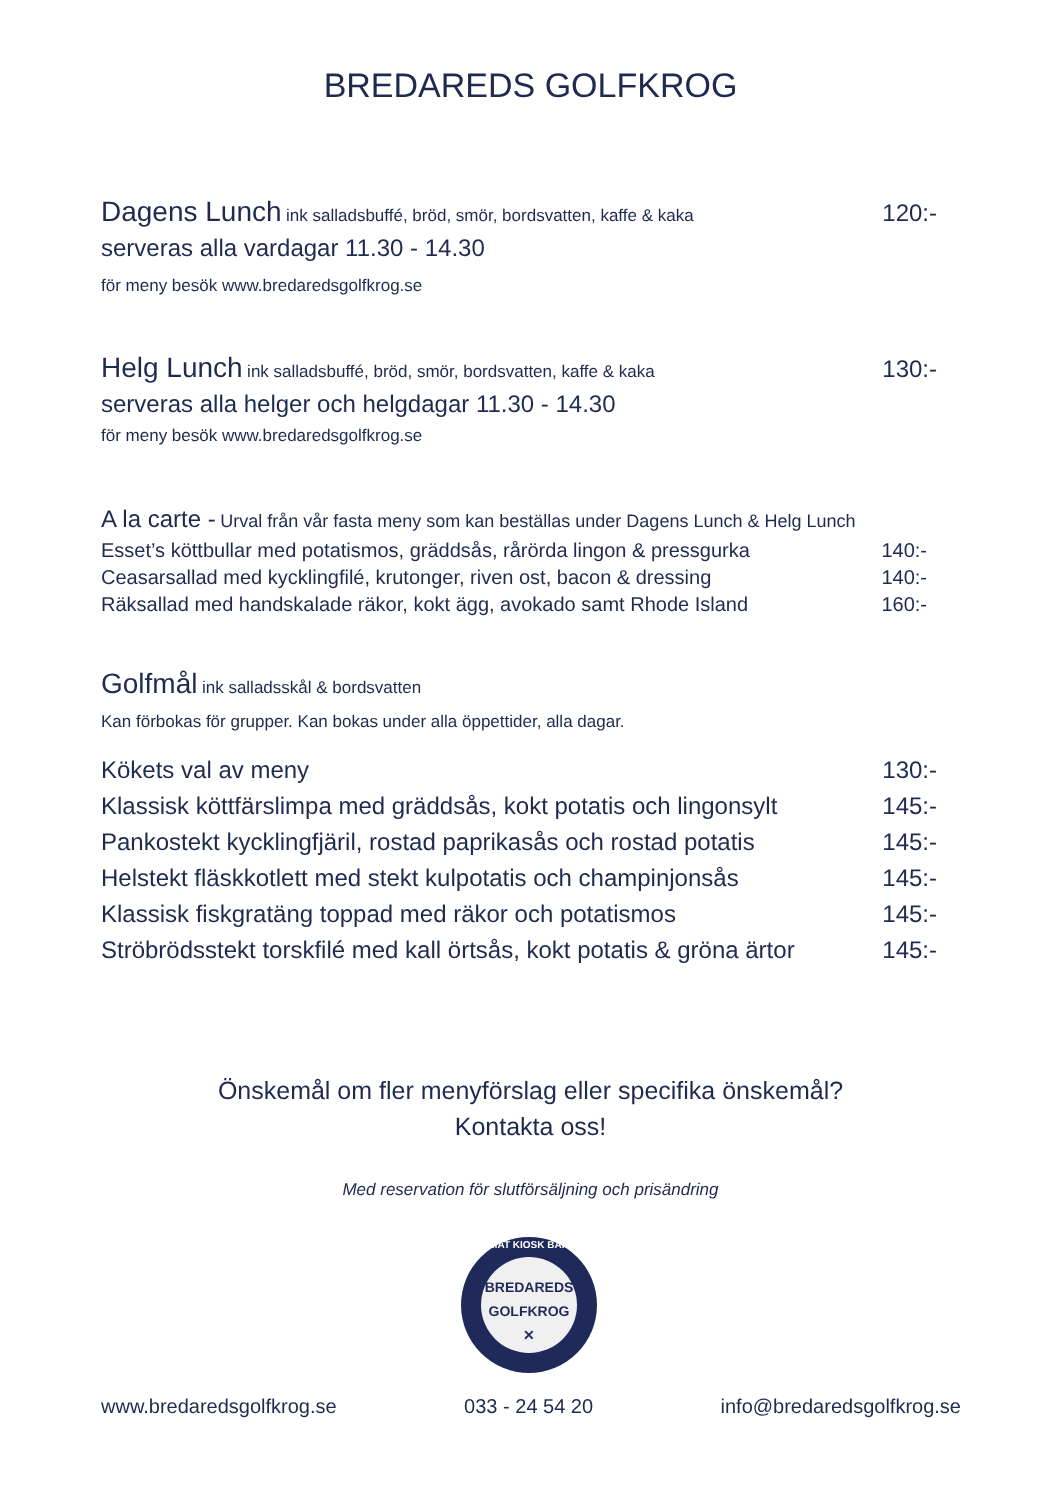BREDAREDS GOLFKROG
Dagens Lunch ink salladsbuffé, bröd, smör, bordsvatten, kaffe & kaka 120:-
serveras alla vardagar 11.30 - 14.30
för meny besök www.bredaredsgolfkrog.se
Helg Lunch ink salladsbuffé, bröd, smör, bordsvatten, kaffe & kaka 130:-
serveras alla helger och helgdagar 11.30 - 14.30
för meny besök www.bredaredsgolfkrog.se
A la carte - Urval från vår fasta meny som kan beställas under Dagens Lunch & Helg Lunch
Esset’s köttbullar med potatismos, gräddsås, rårörda lingon & pressgurka 140:-
Ceasarsallad med kycklingfilé, krutonger, riven ost, bacon & dressing 140:-
Räksallad med handskalade räkor, kokt ägg, avokado samt Rhode Island 160:-
Golfmål ink salladsskål & bordsvatten
Kan förbokas för grupper. Kan bokas under alla öppettider, alla dagar.
Kökets val av meny 130:-
Klassisk köttfärslimpa med gräddsås, kokt potatis och lingonsylt 145:-
Pankostekt kycklingfjäril, rostad paprikasås och rostad potatis 145:-
Helstekt fläskkotlett med stekt kulpotatis och champinjonsås 145:-
Klassisk fiskgratäng toppad med räkor och potatismos 145:-
Ströbrödsstekt torskfilé med kall örtsås, kokt potatis & gröna ärtor 145:-
Önskemål om fler menyförslag eller specifika önskemål?
Kontakta oss!
Med reservation för slutförsäljning och prisändring
BREDAREDS
GOLFKROG
✕
MAT KIOSK BAR
www.bredaredsgolfkrog.se 033 - 24 54 20 info@bredaredsgolfkrog.se